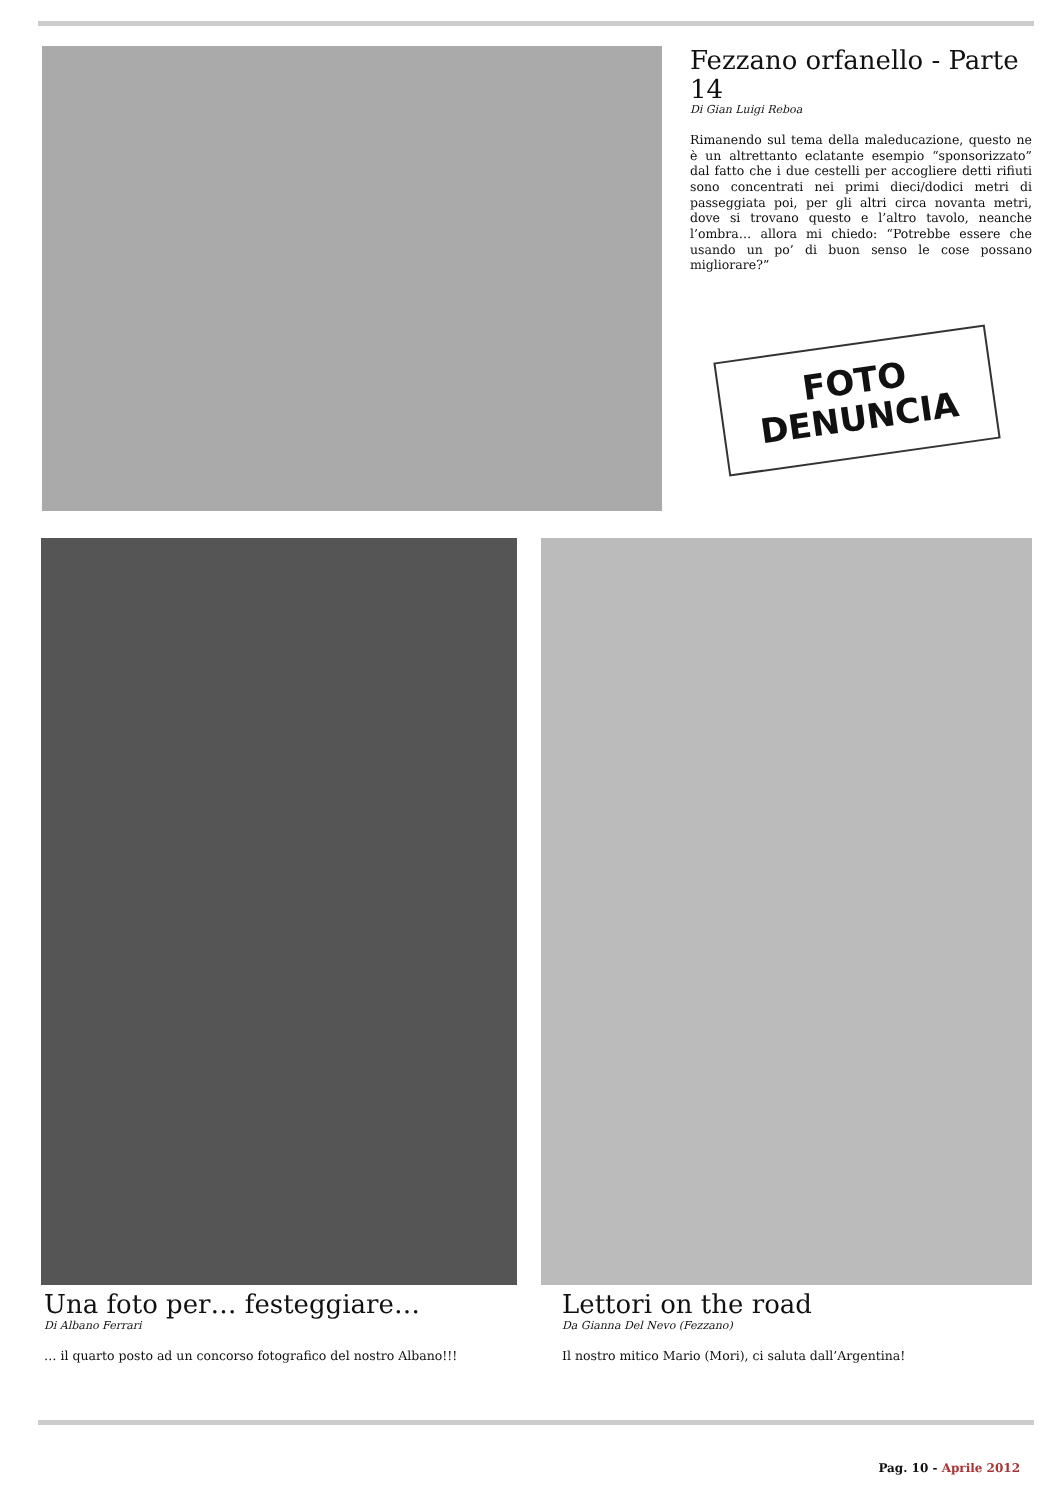Fezzano orfanello - Parte 14
Di Gian Luigi Reboa
Rimanendo sul tema della maleducazione, questo ne è un altrettanto eclatante esempio “sponsorizzato” dal fatto che i due cestelli per accogliere detti rifiuti sono concentrati nei primi dieci/dodici metri di passeggiata poi, per gli altri circa novanta metri, dove si trovano questo e l’altro tavolo, neanche l’ombra… allora mi chiedo: “Potrebbe essere che usando un po’ di buon senso le cose possano migliorare?”
FOTO
DENUNCIA
Una foto per… festeggiare…
Di Albano Ferrari
… il quarto posto ad un concorso fotografico del nostro Albano!!!
Lettori on the road
Da Gianna Del Nevo (Fezzano)
Il nostro mitico Mario (Mori), ci saluta dall’Argentina!
Pag. 10 - Aprile 2012